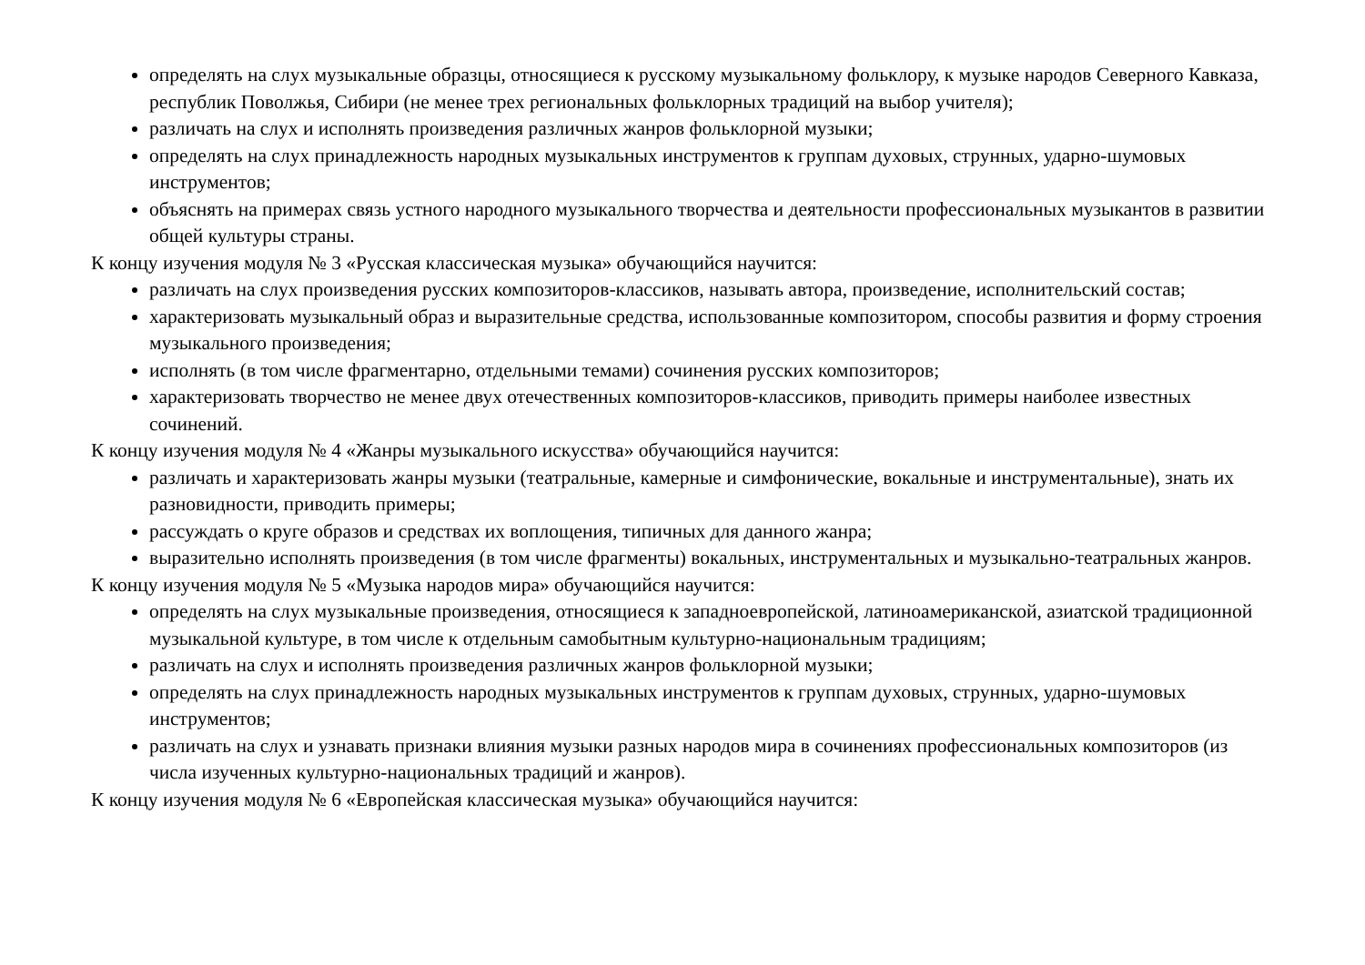определять на слух музыкальные образцы, относящиеся к русскому музыкальному фольклору, к музыке народов Северного Кавказа, республик Поволжья, Сибири (не менее трех региональных фольклорных традиций на выбор учителя);
различать на слух и исполнять произведения различных жанров фольклорной музыки;
определять на слух принадлежность народных музыкальных инструментов к группам духовых, струнных, ударно-шумовых инструментов;
объяснять на примерах связь устного народного музыкального творчества и деятельности профессиональных музыкантов в развитии общей культуры страны.
К концу изучения модуля № 3 «Русская классическая музыка» обучающийся научится:
различать на слух произведения русских композиторов-классиков, называть автора, произведение, исполнительский состав;
характеризовать музыкальный образ и выразительные средства, использованные композитором, способы развития и форму строения музыкального произведения;
исполнять (в том числе фрагментарно, отдельными темами) сочинения русских композиторов;
характеризовать творчество не менее двух отечественных композиторов-классиков, приводить примеры наиболее известных сочинений.
К концу изучения модуля № 4 «Жанры музыкального искусства» обучающийся научится:
различать и характеризовать жанры музыки (театральные, камерные и симфонические, вокальные и инструментальные), знать их разновидности, приводить примеры;
рассуждать о круге образов и средствах их воплощения, типичных для данного жанра;
выразительно исполнять произведения (в том числе фрагменты) вокальных, инструментальных и музыкально-театральных жанров.
К концу изучения модуля № 5 «Музыка народов мира» обучающийся научится:
определять на слух музыкальные произведения, относящиеся к западноевропейской, латиноамериканской, азиатской традиционной музыкальной культуре, в том числе к отдельным самобытным культурно-национальным традициям;
различать на слух и исполнять произведения различных жанров фольклорной музыки;
определять на слух принадлежность народных музыкальных инструментов к группам духовых, струнных, ударно-шумовых инструментов;
различать на слух и узнавать признаки влияния музыки разных народов мира в сочинениях профессиональных композиторов (из числа изученных культурно-национальных традиций и жанров).
К концу изучения модуля № 6 «Европейская классическая музыка» обучающийся научится: